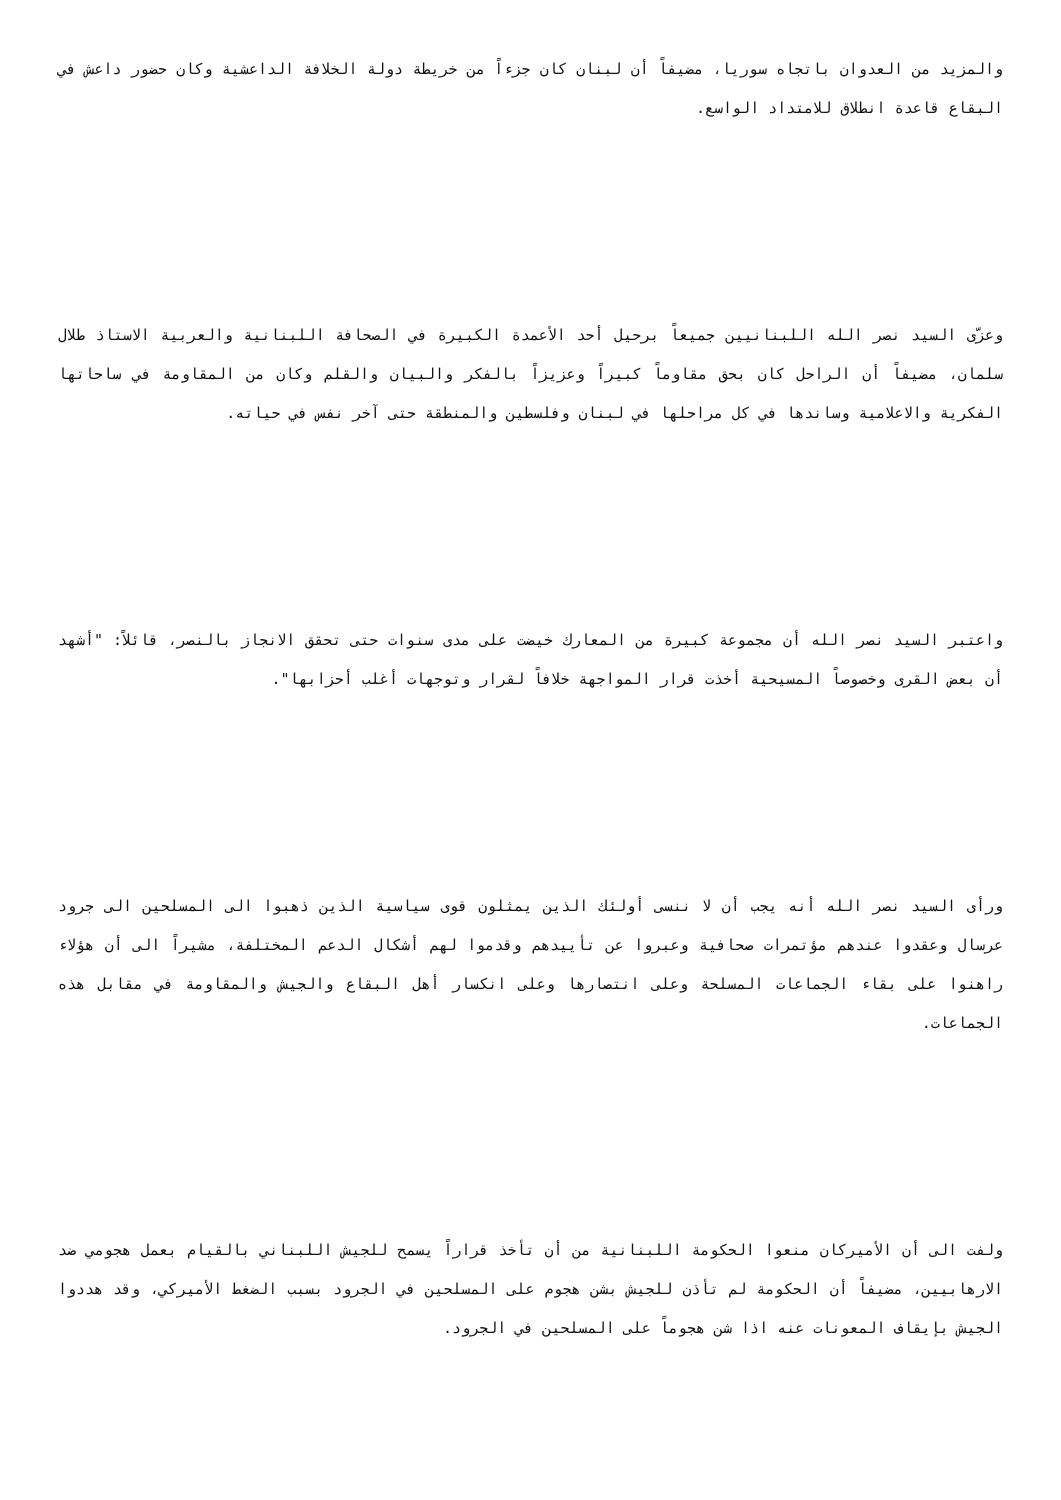والمزيد من العدوان باتجاه سوريا، مضيفاً أن لبنان كان جزءاً من خريطة دولة الخلافة الداعشية وكان حضور داعش في البقاع قاعدة انطلاق للامتداد الواسع.
وعزّى السيد نصر الله اللبنانيين جميعاً برحيل أحد الأعمدة الكبيرة في الصحافة اللبنانية والعربية الاستاذ طلال سلمان، مضيفاً أن الراحل كان بحق مقاوماً كبيراً وعزيزاً بالفكر والبيان والقلم وكان من المقاومة في ساحاتها الفكرية والاعلامية وساندها في كل مراحلها في لبنان وفلسطين والمنطقة حتى آخر نفس في حياته.
واعتبر السيد نصر الله أن مجموعة كبيرة من المعارك خيضت على مدى سنوات حتى تحقق الانجاز بالنصر، قائلاً: "أشهد أن بعض القرى وخصوصاً المسيحية أخذت قرار المواجهة خلافاً لقرار وتوجهات أغلب أحزابها".
ورأى السيد نصر الله أنه يجب أن لا ننسى أولئك الذين يمثلون قوى سياسية الذين ذهبوا الى المسلحين الى جرود عرسال وعقدوا عندهم مؤتمرات صحافية وعبروا عن تأييدهم وقدموا لهم أشكال الدعم المختلفة، مشيراً الى أن هؤلاء راهنوا على بقاء الجماعات المسلحة وعلى انتصارها وعلى انكسار أهل البقاع والجيش والمقاومة في مقابل هذه الجماعات.
ولفت الى أن الأميركان منعوا الحكومة اللبنانية من أن تأخذ قراراً يسمح للجيش اللبناني بالقيام بعمل هجومي ضد الارهابيين، مضيفاً أن الحكومة لم تأذن للجيش بشن هجوم على المسلحين في الجرود بسبب الضغط الأميركي، وقد هددوا الجيش بإيقاف المعونات عنه اذا شن هجوماً على المسلحين في الجرود.